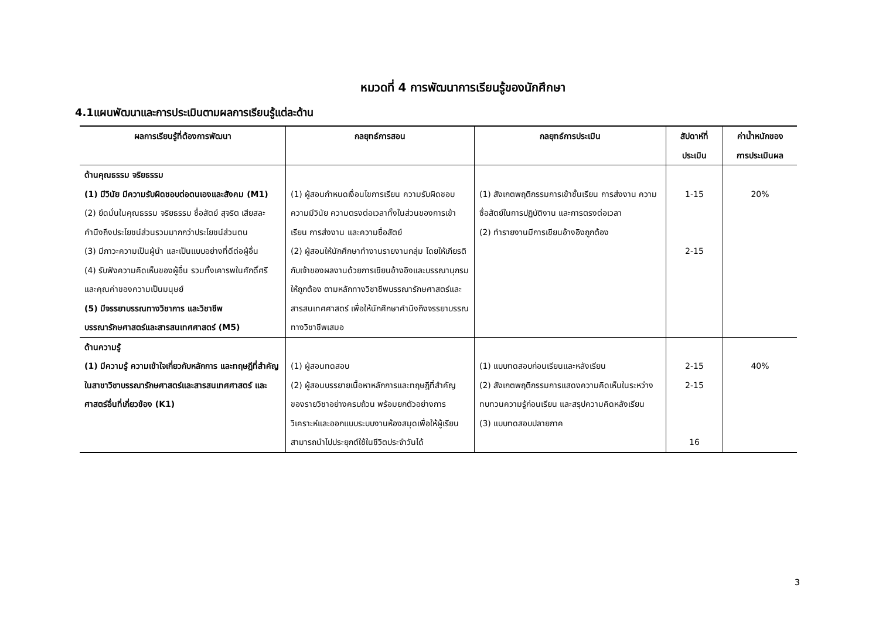หมวดที่ 4 การพัฒนาการเรียนรู้ของนักศึกษา
4.1แผนพัฒนาและการประเมินตามผลการเรียนรู้แต่ละด้าน
| ผลการเรียนรู้ที่ต้องการพัฒนา | กลยุทธ์การสอน | กลยุทธ์การประเมิน | สัปดาห์ที่ ประเมิน | ค่าน้ำหนักของ การประเมินผล |
| --- | --- | --- | --- | --- |
| ด้านคุณธรรม จริยธรรม (1) มีวินัย มีความรับผิดชอบต่อตนเองและสังคม (M1) (2) ยึดมั่นในคุณธรรม จริยธรรม ซื่อสัตย์ สุจริต เสียสละ คำนึงถึงประโยชน์ส่วนรวมมากกว่าประโยชน์ส่วนตน (3) มีภาวะความเป็นผู้นำ และเป็นแบบอย่างที่ดีต่อผู้อื่น (4) รับฟังความคิดเห็นของผู้อื่น รวมทั้งเคารพในศักดิ์ศรี และคุณค่าของความเป็นมนุษย์ (5) มีจรรยาบรรณทางวิชาการ และวิชาชีพบรรณารักษศาสตร์และสารสนเทศศาสตร์ (M5) | (1) ผู้สอนกำหนดเงื่อนไขการเรียน ความรับผิดชอบ ความมีวินัย ความตรงต่อเวลาทั้งในส่วนของการเข้าเรียน การส่งงาน และความซื่อสัตย์ (2) ผู้สอนให้นักศึกษาทำงานรายงานกลุ่ม โดยให้เกียรติกับเจ้าของผลงานด้วยการเขียนอ้างอิงและบรรณานุกรมให้ถูกต้อง ตามหลักทางวิชาชีพบรรณารักษศาสตร์และสารสนเทศศาสตร์ เพื่อให้นักศึกษาคำนึงถึงจรรยาบรรณทางวิชาชีพเสมอ | (1) สังเกตพฤติกรรมการเข้าชั้นเรียน การส่งงาน ความซื่อสัตย์ในการปฏิบัติงาน และการตรงต่อเวลา (2) ทำรายงานมีการเขียนอ้างอิงถูกต้อง | 1-15 2-15 | 20% |
| ด้านความรู้ (1) มีความรู้ ความเข้าใจเกี่ยวกับหลักการ และทฤษฎีที่สำคัญในสาขาวิชาบรรณารักษศาสตร์และสารสนเทศศาสตร์ และศาสตร์อื่นที่เกี่ยวข้อง (K1) | (1) ผู้สอนทดสอบ (2) ผู้สอนบรรยายเนื้อหาหลักการและทฤษฎีที่สำคัญของรายวิชาอย่างครบถ้วน พร้อมยกตัวอย่างการวิเคราะห์และออกแบบระบบงานห้องสมุดเพื่อให้ผู้เรียนสามารถนำไปประยุกต์ใช้ในชีวิตประจำวันได้ | (1) แบบทดสอบก่อนเรียนและหลังเรียน (2) สังเกตพฤติกรรมการแสดงความคิดเห็นในระหว่างทบทวนความรู้ก่อนเรียน และสรุปความคิดหลังเรียน (3) แบบทดสอบปลายภาค | 2-15 2-15 16 | 40% |
3